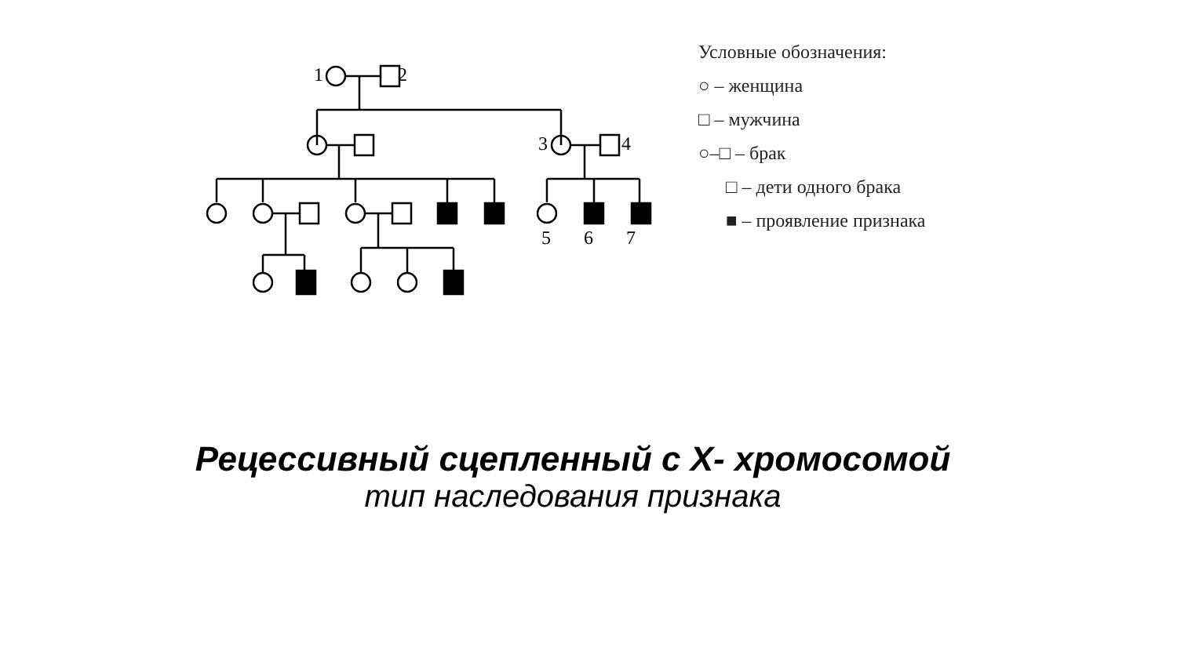Условные обозначения:
○ – женщина
□ – мужчина
○–□ – брак
□ – дети одного брака
■ – проявление признака
1 2
3 4
5 6 7
Рецессивный сцепленный с Х- хромосомой
тип наследования признака